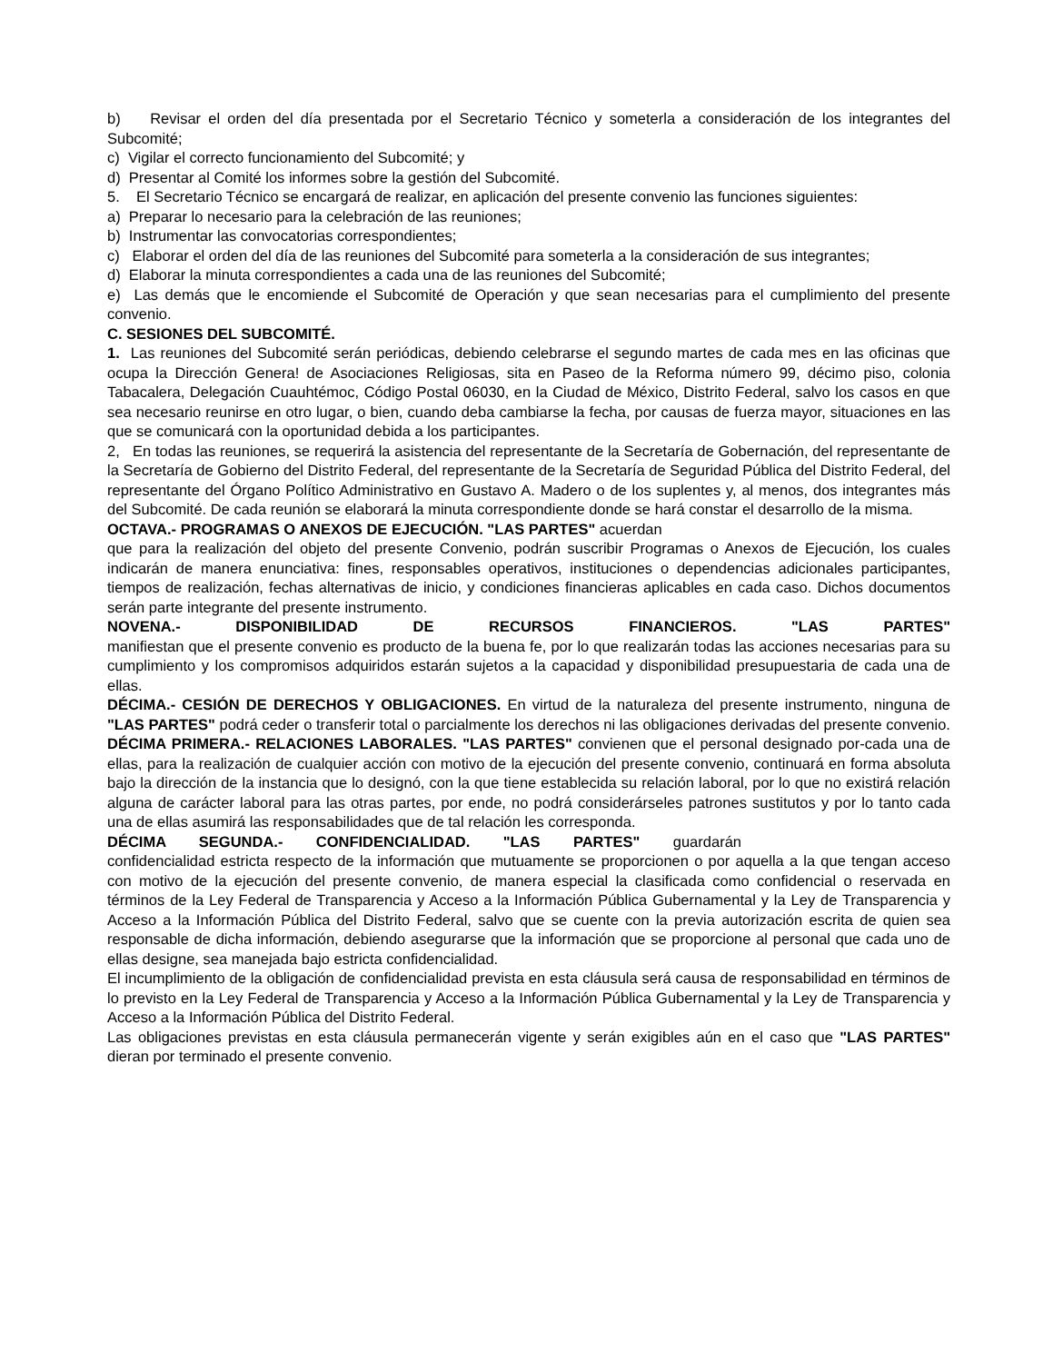b) Revisar el orden del día presentada por el Secretario Técnico y someterla a consideración de los integrantes del Subcomité;
c) Vigilar el correcto funcionamiento del Subcomité; y
d) Presentar al Comité los informes sobre la gestión del Subcomité.
5. El Secretario Técnico se encargará de realizar, en aplicación del presente convenio las funciones siguientes:
a) Preparar lo necesario para la celebración de las reuniones;
b) Instrumentar las convocatorias correspondientes;
c) Elaborar el orden del día de las reuniones del Subcomité para someterla a la consideración de sus integrantes;
d) Elaborar la minuta correspondientes a cada una de las reuniones del Subcomité;
e) Las demás que le encomiende el Subcomité de Operación y que sean necesarias para el cumplimiento del presente convenio.
C. SESIONES DEL SUBCOMITÉ.
1. Las reuniones del Subcomité serán periódicas, debiendo celebrarse el segundo martes de cada mes en las oficinas que ocupa la Dirección Genera! de Asociaciones Religiosas, sita en Paseo de la Reforma número 99, décimo piso, colonia Tabacalera, Delegación Cuauhtémoc, Código Postal 06030, en la Ciudad de México, Distrito Federal, salvo los casos en que sea necesario reunirse en otro lugar, o bien, cuando deba cambiarse la fecha, por causas de fuerza mayor, situaciones en las que se comunicará con la oportunidad debida a los participantes.
2, En todas las reuniones, se requerirá la asistencia del representante de la Secretaría de Gobernación, del representante de la Secretaría de Gobierno del Distrito Federal, del representante de la Secretaría de Seguridad Pública del Distrito Federal, del representante del Órgano Político Administrativo en Gustavo A. Madero o de los suplentes y, al menos, dos integrantes más del Subcomité. De cada reunión se elaborará la minuta correspondiente donde se hará constar el desarrollo de la misma.
OCTAVA.- PROGRAMAS O ANEXOS DE EJECUCIÓN. "LAS PARTES" acuerdan
que para la realización del objeto del presente Convenio, podrán suscribir Programas o Anexos de Ejecución, los cuales indicarán de manera enunciativa: fines, responsables operativos, instituciones o dependencias adicionales participantes, tiempos de realización, fechas alternativas de inicio, y condiciones financieras aplicables en cada caso. Dichos documentos serán parte integrante del presente instrumento.
NOVENA.- DISPONIBILIDAD DE RECURSOS FINANCIEROS. "LAS PARTES"
manifiestan que el presente convenio es producto de la buena fe, por lo que realizarán todas las acciones necesarias para su cumplimiento y los compromisos adquiridos estarán sujetos a la capacidad y disponibilidad presupuestaria de cada una de ellas.
DÉCIMA.- CESIÓN DE DERECHOS Y OBLIGACIONES. En virtud de la naturaleza del presente instrumento, ninguna de "LAS PARTES" podrá ceder o transferir total o parcialmente los derechos ni las obligaciones derivadas del presente convenio.
DÉCIMA PRIMERA.- RELACIONES LABORALES. "LAS PARTES" convienen que el personal designado por-cada una de ellas, para la realización de cualquier acción con motivo de la ejecución del presente convenio, continuará en forma absoluta bajo la dirección de la instancia que lo designó, con la que tiene establecida su relación laboral, por lo que no existirá relación alguna de carácter laboral para las otras partes, por ende, no podrá considerárseles patrones sustitutos y por lo tanto cada una de ellas asumirá las responsabilidades que de tal relación les corresponda.
DÉCIMA SEGUNDA.- CONFIDENCIALIDAD. "LAS PARTES" guardarán
confidencialidad estricta respecto de la información que mutuamente se proporcionen o por aquella a la que tengan acceso con motivo de la ejecución del presente convenio, de manera especial la clasificada como confidencial o reservada en términos de la Ley Federal de Transparencia y Acceso a la Información Pública Gubernamental y la Ley de Transparencia y Acceso a la Información Pública del Distrito Federal, salvo que se cuente con la previa autorización escrita de quien sea responsable de dicha información, debiendo asegurarse que la información que se proporcione al personal que cada uno de ellas designe, sea manejada bajo estricta confidencialidad.
El incumplimiento de la obligación de confidencialidad prevista en esta cláusula será causa de responsabilidad en términos de lo previsto en la Ley Federal de Transparencia y Acceso a la Información Pública Gubernamental y la Ley de Transparencia y Acceso a la Información Pública del Distrito Federal.
Las obligaciones previstas en esta cláusula permanecerán vigente y serán exigibles aún en el caso que "LAS PARTES" dieran por terminado el presente convenio.